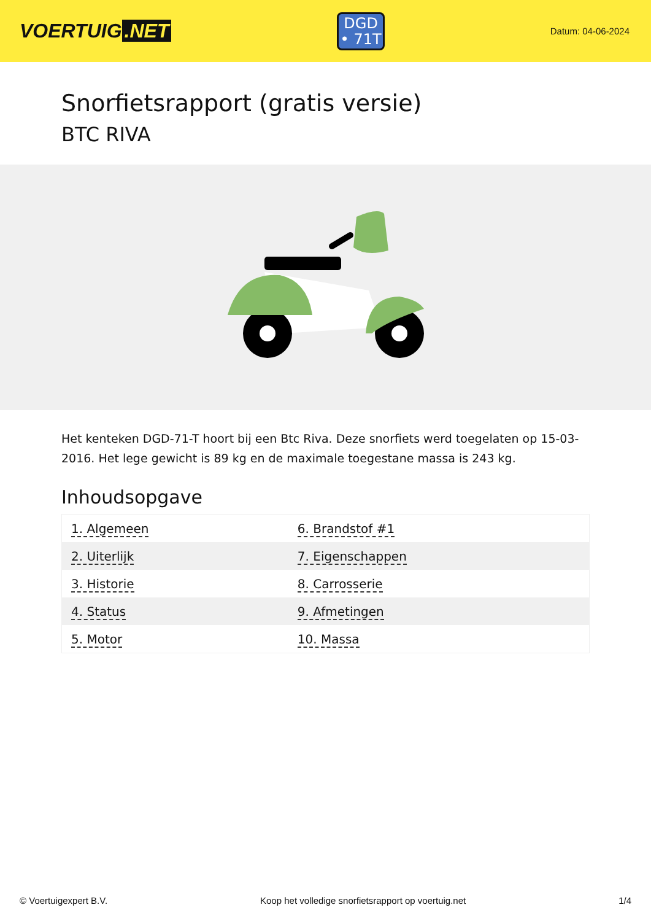VOERTUIG.NET
DGD
• 71T
Datum: 04-06-2024
Snorfietsrapport (gratis versie)
BTC RIVA
Het kenteken DGD-71-T hoort bij een Btc Riva. Deze snorfiets werd toegelaten op 15-03-2016. Het lege gewicht is 89 kg en de maximale toegestane massa is 243 kg.
Inhoudsopgave
| 1. Algemeen | 6. Brandstof #1 |
| 2. Uiterlijk | 7. Eigenschappen |
| 3. Historie | 8. Carrosserie |
| 4. Status | 9. Afmetingen |
| 5. Motor | 10. Massa |
© Voertuigexpert B.V. Koop het volledige snorfietsrapport op voertuig.net
1/4